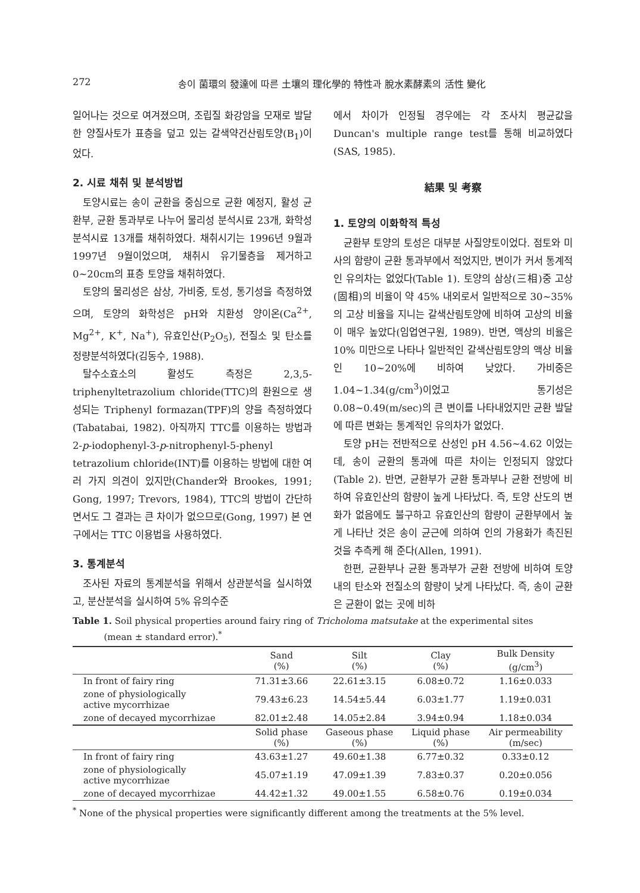272 송이 菌環의 發達에 따른 土壤의 理化學的 特性과 脫水素酵素의 活性 變化
일어나는 것으로 여겨졌으며, 조립질 화강암을 모재로 발달한 양질사토가 표층을 덮고 있는 갈색약건산림토양(B<sub>1</sub>)이었다.
2. 시료 채취 및 분석방법
토양시료는 송이 균환을 중심으로 균환 예정지, 활성 균환부, 균환 통과부로 나누어 물리성 분석시료 23개, 화학성 분석시료 13개를 채취하였다. 채취시기는 1996년 9월과 1997년 9월이었으며, 채취시 유기물층을 제거하고 0~20cm의 표층 토양을 채취하였다.
토양의 물리성은 삼상, 가비중, 토성, 통기성을 측정하였으며, 토양의 화학성은 pH와 치환성 양이온(Ca<sup>2+</sup>, Mg<sup>2+</sup>, K<sup>+</sup>, Na<sup>+</sup>), 유효인산(P<sub>2</sub>O<sub>5</sub>), 전질소 및 탄소를 정량분석하였다(김동수, 1988).
탈수소효소의 활성도 측정은 2,3,5-triphenyltetrazolium chloride(TTC)의 환원으로 생성되는 Triphenyl formazan(TPF)의 양을 측정하였다 (Tabatabai, 1982). 아직까지 TTC를 이용하는 방법과 2-p-iodophenyl-3-p-nitrophenyl-5-phenyl tetrazolium chloride(INT)를 이용하는 방법에 대한 여러 가지 의견이 있지만(Chander와 Brookes, 1991; Gong, 1997; Trevors, 1984), TTC의 방법이 간단하면서도 그 결과는 큰 차이가 없으므로(Gong, 1997) 본 연구에서는 TTC 이용법을 사용하였다.
3. 통계분석
조사된 자료의 통계분석을 위해서 상관분석을 실시하였고, 분산분석을 실시하여 5% 유의수준
에서 차이가 인정될 경우에는 각 조사치 평균값을 Duncan's multiple range test를 통해 비교하였다 (SAS, 1985).
結果 및 考察
1. 토양의 이화학적 특성
균환부 토양의 토성은 대부분 사질양토이었다. 점토와 미사의 함량이 균환 통과부에서 적었지만, 변이가 커서 통계적인 유의차는 없었다(Table 1). 토양의 삼상(三相)중 고상(固相)의 비율이 약 45% 내외로서 일반적으로 30~35%의 고상 비율을 지니는 갈색산림토양에 비하여 고상의 비율이 매우 높았다(임업연구원, 1989). 반면, 액상의 비율은 10% 미만으로 나타나 일반적인 갈색산림토양의 액상 비율인 10~20%에 비하여 낮았다. 가비중은 1.04~1.34(g/cm<sup>3</sup>)이었고 통기성은 0.08~0.49(m/sec)의 큰 변이를 나타내었지만 균환 발달에 따른 변화는 통계적인 유의차가 없었다.
토양 pH는 전반적으로 산성인 pH 4.56~4.62 이었는데, 송이 균환의 통과에 따른 차이는 인정되지 않았다(Table 2). 반면, 균환부가 균환 통과부나 균환 전방에 비하여 유효인산의 함량이 높게 나타났다. 즉, 토양 산도의 변화가 없음에도 불구하고 유효인산의 함량이 균환부에서 높게 나타난 것은 송이 균근에 의하여 인의 가용화가 촉진된 것을 추측케 해 준다(Allen, 1991).
한편, 균환부나 균환 통과부가 균환 전방에 비하여 토양내의 탄소와 전질소의 함량이 낮게 나타났다. 즉, 송이 균환은 균환이 없는 곳에 비하
Table 1. Soil physical properties around fairy ring of Tricholoma matsutake at the experimental sites
(mean ± standard error).<sup>*</sup>
| | Sand (%) | Silt (%) | Clay (%) | Bulk Density (g/cm<sup>3</sup>) |
| --- | --- | --- | --- | --- |
| In front of fairy ring | 71.31±3.66 | 22.61±3.15 | 6.08±0.72 | 1.16±0.033 |
| zone of physiologically active mycorrhizae | 79.43±6.23 | 14.54±5.44 | 6.03±1.77 | 1.19±0.031 |
| zone of decayed mycorrhizae | 82.01±2.48 | 14.05±2.84 | 3.94±0.94 | 1.18±0.034 |
| | Solid phase (%) | Gaseous phase (%) | Liquid phase (%) | Air permeability (m/sec) |
| In front of fairy ring | 43.63±1.27 | 49.60±1.38 | 6.77±0.32 | 0.33±0.12 |
| zone of physiologically active mycorrhizae | 45.07±1.19 | 47.09±1.39 | 7.83±0.37 | 0.20±0.056 |
| zone of decayed mycorrhizae | 44.42±1.32 | 49.00±1.55 | 6.58±0.76 | 0.19±0.034 |
<sup>*</sup> None of the physical properties were significantly different among the treatments at the 5% level.